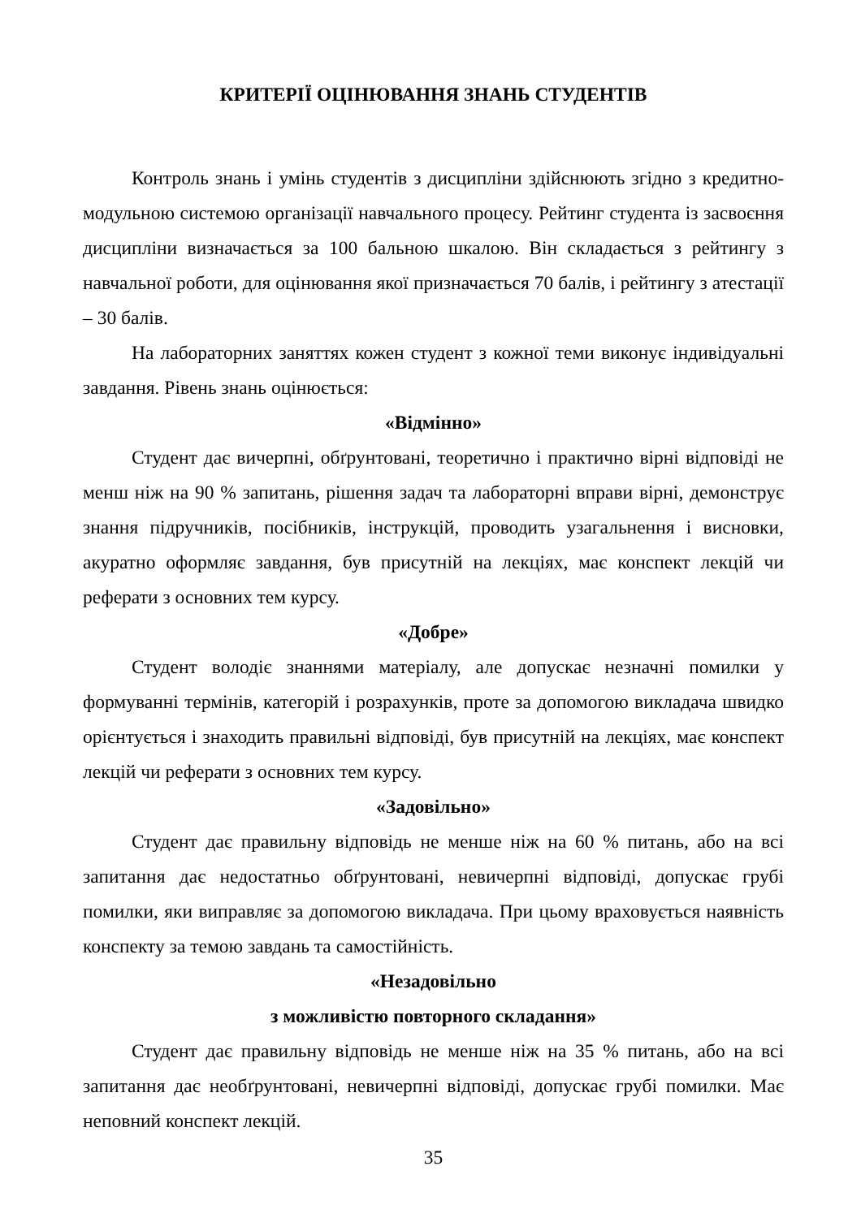КРИТЕРІЇ ОЦІНЮВАННЯ ЗНАНЬ СТУДЕНТІВ
Контроль знань і умінь студентів з дисципліни здійснюють згідно з кредитно-модульною системою організації навчального процесу. Рейтинг студента із засвоєння дисципліни визначається за 100 бальною шкалою. Він складається з рейтингу з навчальної роботи, для оцінювання якої призначається 70 балів, і рейтингу з атестації – 30 балів.
На лабораторних заняттях кожен студент з кожної теми виконує індивідуальні завдання. Рівень знань оцінюється:
«Відмінно»
Студент дає вичерпні, обґрунтовані, теоретично і практично вірні відповіді не менш ніж на 90 % запитань, рішення задач та лабораторні вправи вірні, демонструє знання підручників, посібників, інструкцій, проводить узагальнення і висновки, акуратно оформляє завдання, був присутній на лекціях, має конспект лекцій чи реферати з основних тем курсу.
«Добре»
Студент володіє знаннями матеріалу, але допускає незначні помилки у формуванні термінів, категорій і розрахунків, проте за допомогою викладача швидко орієнтується і знаходить правильні відповіді, був присутній на лекціях, має конспект лекцій чи реферати з основних тем курсу.
«Задовільно»
Студент дає правильну відповідь не менше ніж на 60 % питань, або на всі запитання дає недостатньо обґрунтовані, невичерпні відповіді, допускає грубі помилки, яки виправляє за допомогою викладача. При цьому враховується наявність конспекту за темою завдань та самостійність.
«Незадовільно
з можливістю повторного складання»
Студент дає правильну відповідь не менше ніж на 35 % питань, або на всі запитання дає необґрунтовані, невичерпні відповіді, допускає грубі помилки. Має неповний конспект лекцій.
35